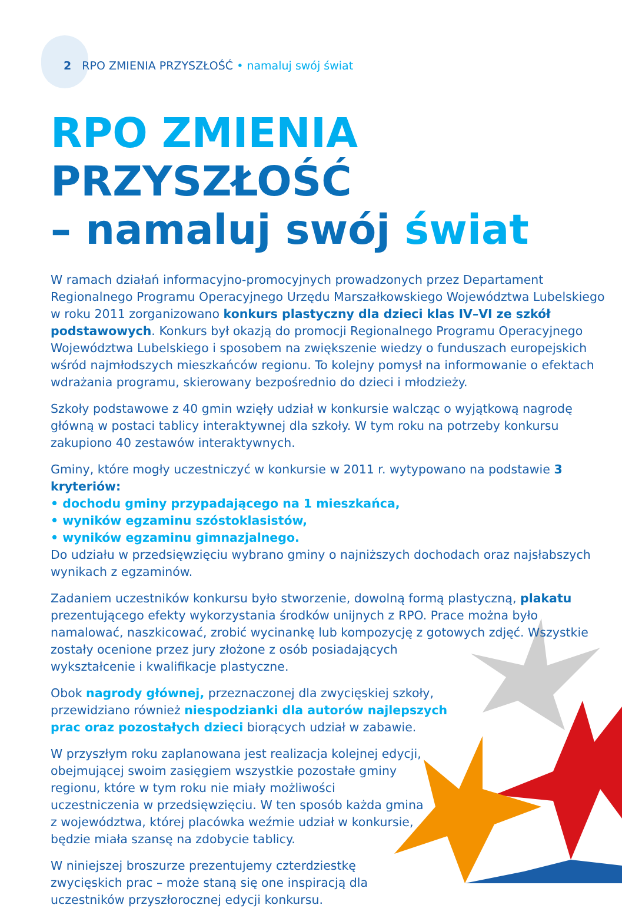2 RPO ZMIENIA PRZYSZŁOŚĆ • namaluj swój świat
RPO ZMIENIA PRZYSZŁOŚĆ
– namaluj swój świat
W ramach działań informacyjno-promocyjnych prowadzonych przez Departament Regionalnego Programu Operacyjnego Urzędu Marszałkowskiego Województwa Lubelskiego w roku 2011 zorganizowano konkurs plastyczny dla dzieci klas IV–VI ze szkół podstawowych. Konkurs był okazją do promocji Regionalnego Programu Operacyjnego Województwa Lubelskiego i sposobem na zwiększenie wiedzy o funduszach europejskich wśród najmłodszych mieszkańców regionu. To kolejny pomysł na informowanie o efektach wdrażania programu, skierowany bezpośrednio do dzieci i młodzieży.
Szkoły podstawowe z 40 gmin wzięły udział w konkursie walcząc o wyjątkową nagrodę główną w postaci tablicy interaktywnej dla szkoły. W tym roku na potrzeby konkursu zakupiono 40 zestawów interaktywnych.
Gminy, które mogły uczestniczyć w konkursie w 2011 r. wytypowano na podstawie 3 kryteriów:
• dochodu gminy przypadającego na 1 mieszkańca,
• wyników egzaminu szóstoklasistów,
• wyników egzaminu gimnazjalnego.
Do udziału w przedsięwzięciu wybrano gminy o najniższych dochodach oraz najsłabszych wynikach z egzaminów.
Zadaniem uczestników konkursu było stworzenie, dowolną formą plastyczną, plakatu prezentującego efekty wykorzystania środków unijnych z RPO. Prace można było namalować, naszkicować, zrobić wycinankę lub kompozycję z gotowych zdjęć. Wszystkie zostały ocenione przez jury złożone z osób posiadających
wykształcenie i kwalifikacje plastyczne.
Obok nagrody głównej, przeznaczonej dla zwycięskiej szkoły, przewidziano również niespodzianki dla autorów najlepszych prac oraz pozostałych dzieci biorących udział w zabawie.
W przyszłym roku zaplanowana jest realizacja kolejnej edycji, obejmującej swoim zasięgiem wszystkie pozostałe gminy regionu, które w tym roku nie miały możliwości uczestniczenia w przedsięwzięciu. W ten sposób każda gmina z województwa, której placówka weźmie udział w konkursie, będzie miała szansę na zdobycie tablicy.
W niniejszej broszurze prezentujemy czterdziestkę zwycięskich prac – może staną się one inspiracją dla uczestników przyszłorocznej edycji konkursu.